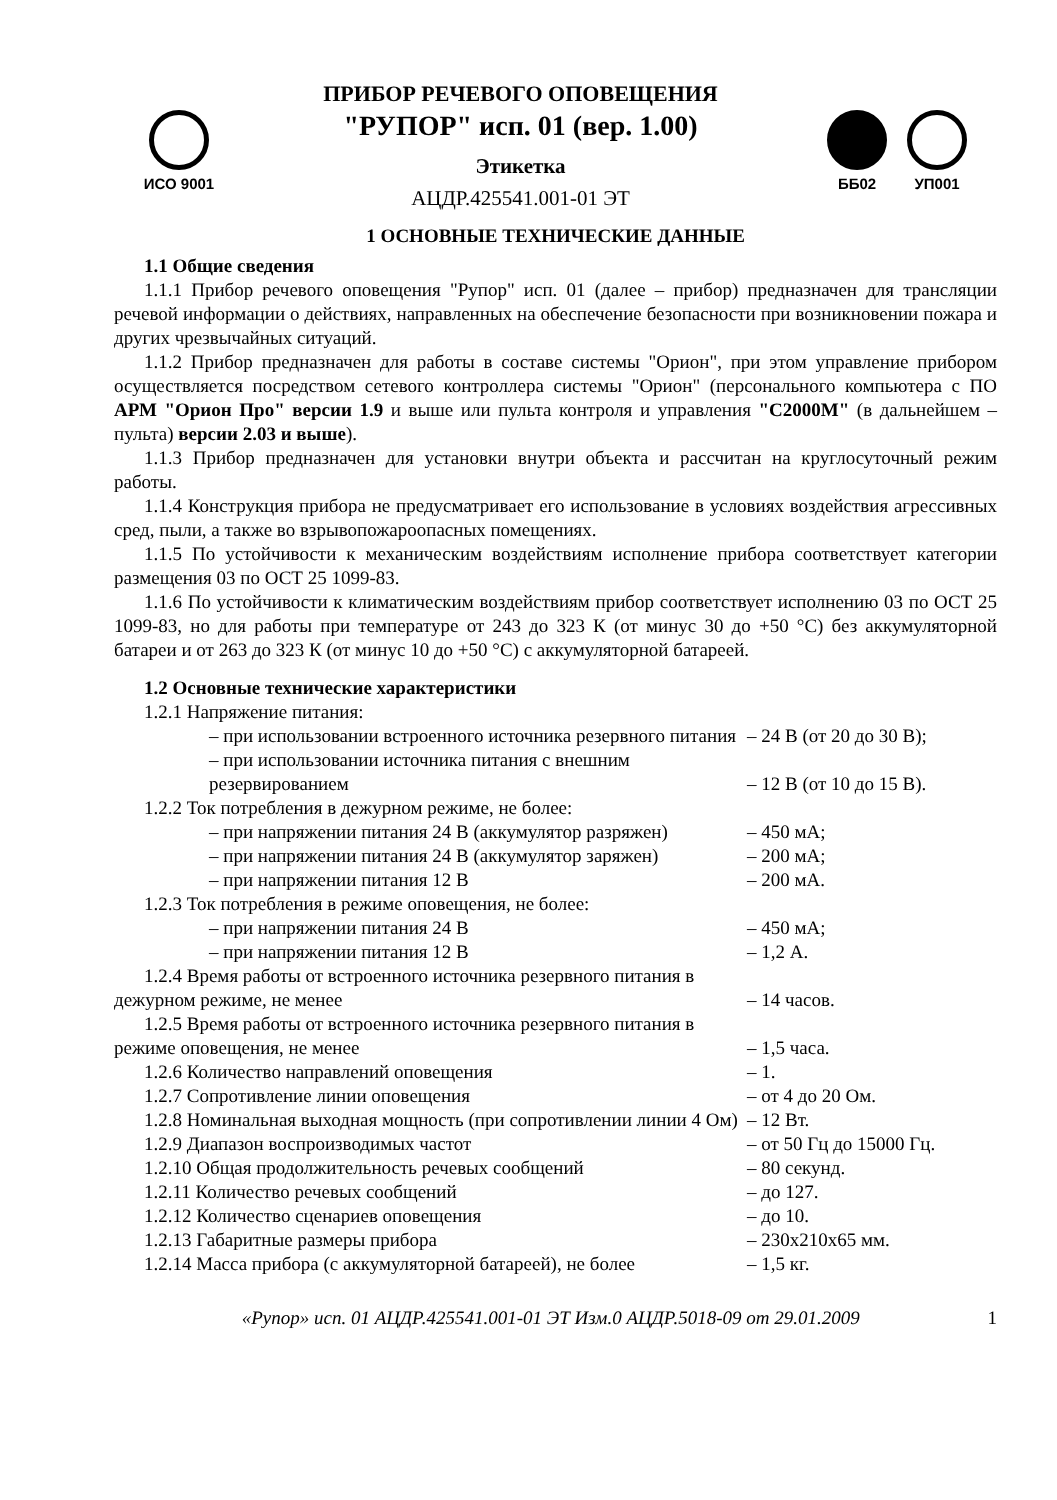ИСО 9001
ПРИБОР РЕЧЕВОГО ОПОВЕЩЕНИЯ
"РУПОР" исп. 01 (вер. 1.00)
Этикетка
АЦДР.425541.001-01 ЭТ
ББ02 УП001
1 ОСНОВНЫЕ ТЕХНИЧЕСКИЕ ДАННЫЕ
1.1 Общие сведения
1.1.1 Прибор речевого оповещения "Рупор" исп. 01 (далее – прибор) предназначен для трансляции речевой информации о действиях, направленных на обеспечение безопасности при возникновении пожара и других чрезвычайных ситуаций.
1.1.2 Прибор предназначен для работы в составе системы "Орион", при этом управление прибором осуществляется посредством сетевого контроллера системы "Орион" (персонального компьютера с ПО АРМ "Орион Про" версии 1.9 и выше или пульта контроля и управления "С2000М" (в дальнейшем – пульта) версии 2.03 и выше).
1.1.3 Прибор предназначен для установки внутри объекта и рассчитан на круглосуточный режим работы.
1.1.4 Конструкция прибора не предусматривает его использование в условиях воздействия агрессивных сред, пыли, а также во взрывопожароопасных помещениях.
1.1.5 По устойчивости к механическим воздействиям исполнение прибора соответствует категории размещения 03 по ОСТ 25 1099-83.
1.1.6 По устойчивости к климатическим воздействиям прибор соответствует исполнению 03 по ОСТ 25 1099-83, но для работы при температуре от 243 до 323 К (от минус 30 до +50 °С) без аккумуляторной батареи и от 263 до 323 К (от минус 10 до +50 °С) с аккумуляторной батареей.
1.2 Основные технические характеристики
| 1.2.1 Напряжение питания: | |
| – при использовании встроенного источника резервного питания | – 24 В (от 20 до 30 В); |
| – при использовании источника питания с внешним резервированием | – 12 В (от 10 до 15 В). |
| 1.2.2 Ток потребления в дежурном режиме, не более: | |
| – при напряжении питания 24 В (аккумулятор разряжен) | – 450 мА; |
| – при напряжении питания 24 В (аккумулятор заряжен) | – 200 мА; |
| – при напряжении питания 12 В | – 200 мА. |
| 1.2.3 Ток потребления в режиме оповещения, не более: | |
| – при напряжении питания 24 В | – 450 мА; |
| – при напряжении питания 12 В | – 1,2 А. |
| 1.2.4 Время работы от встроенного источника резервного питания в дежурном режиме, не менее | – 14 часов. |
| 1.2.5 Время работы от встроенного источника резервного питания в режиме оповещения, не менее | – 1,5 часа. |
| 1.2.6 Количество направлений оповещения | – 1. |
| 1.2.7 Сопротивление линии оповещения | – от 4 до 20 Ом. |
| 1.2.8 Номинальная выходная мощность (при сопротивлении линии 4 Ом) | – 12 Вт. |
| 1.2.9 Диапазон воспроизводимых частот | – от 50 Гц до 15000 Гц. |
| 1.2.10 Общая продолжительность речевых сообщений | – 80 секунд. |
| 1.2.11 Количество речевых сообщений | – до 127. |
| 1.2.12 Количество сценариев оповещения | – до 10. |
| 1.2.13 Габаритные размеры прибора | – 230х210х65 мм. |
| 1.2.14 Масса прибора (с аккумуляторной батареей), не более | – 1,5 кг. |
«Рупор» исп. 01 АЦДР.425541.001-01 ЭТ Изм.0 АЦДР.5018-09 от 29.01.2009 1